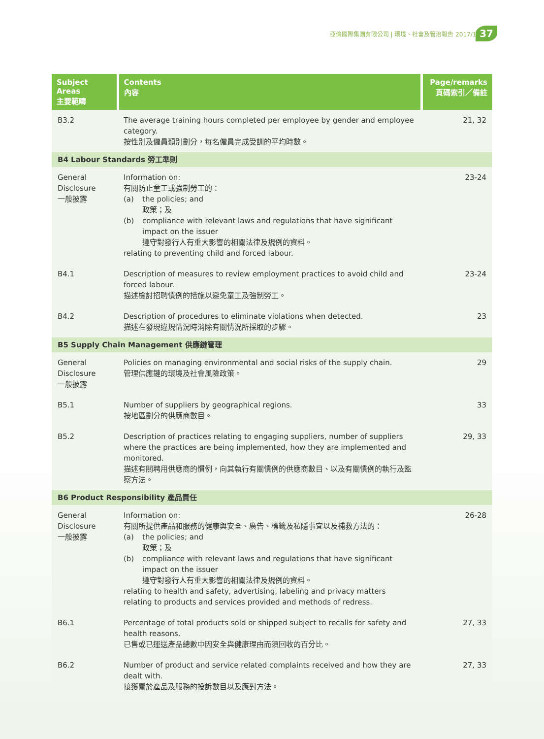亞倫國際集團有限公司 | 環境、社會及管治報告 2017/18
37
| Subject Areas 主要範疇 | Contents 內容 | Page/remarks 頁碼索引／備註 |
| --- | --- | --- |
| B3.2 | The average training hours completed per employee by gender and employee category. 按性別及僱員類別劃分，每名僱員完成受訓的平均時數。 | 21, 32 |
| B4 Labour Standards 勞工準則 | | |
| General Disclosure 一般披露 | Information on: 有關防止童工或強制勞工的： (a) the policies; and 政策；及 (b) compliance with relevant laws and regulations that have significant impact on the issuer 遵守對發行人有重大影響的相關法律及規例的資料。 relating to preventing child and forced labour. | 23-24 |
| B4.1 | Description of measures to review employment practices to avoid child and forced labour. 描述檢討招聘慣例的措施以避免童工及強制勞工。 | 23-24 |
| B4.2 | Description of procedures to eliminate violations when detected. 描述在發現違規情況時消除有關情況所採取的步驟。 | 23 |
| B5 Supply Chain Management 供應鏈管理 | | |
| General Disclosure 一般披露 | Policies on managing environmental and social risks of the supply chain. 管理供應鏈的環境及社會風險政策。 | 29 |
| B5.1 | Number of suppliers by geographical regions. 按地區劃分的供應商數目。 | 33 |
| B5.2 | Description of practices relating to engaging suppliers, number of suppliers where the practices are being implemented, how they are implemented and monitored. 描述有關聘用供應商的慣例，向其執行有關慣例的供應商數目、以及有關慣例的執行及監察方法。 | 29, 33 |
| B6 Product Responsibility 產品責任 | | |
| General Disclosure 一般披露 | Information on: 有關所提供產品和服務的健康與安全、廣告、標籤及私隱事宜以及補救方法的： (a) the policies; and 政策；及 (b) compliance with relevant laws and regulations that have significant impact on the issuer 遵守對發行人有重大影響的相關法律及規例的資料。 relating to health and safety, advertising, labeling and privacy matters relating to products and services provided and methods of redress. | 26-28 |
| B6.1 | Percentage of total products sold or shipped subject to recalls for safety and health reasons. 已售或已運送產品總數中因安全與健康理由而須回收的百分比。 | 27, 33 |
| B6.2 | Number of product and service related complaints received and how they are dealt with. 接獲關於產品及服務的投訴數目以及應對方法。 | 27, 33 |